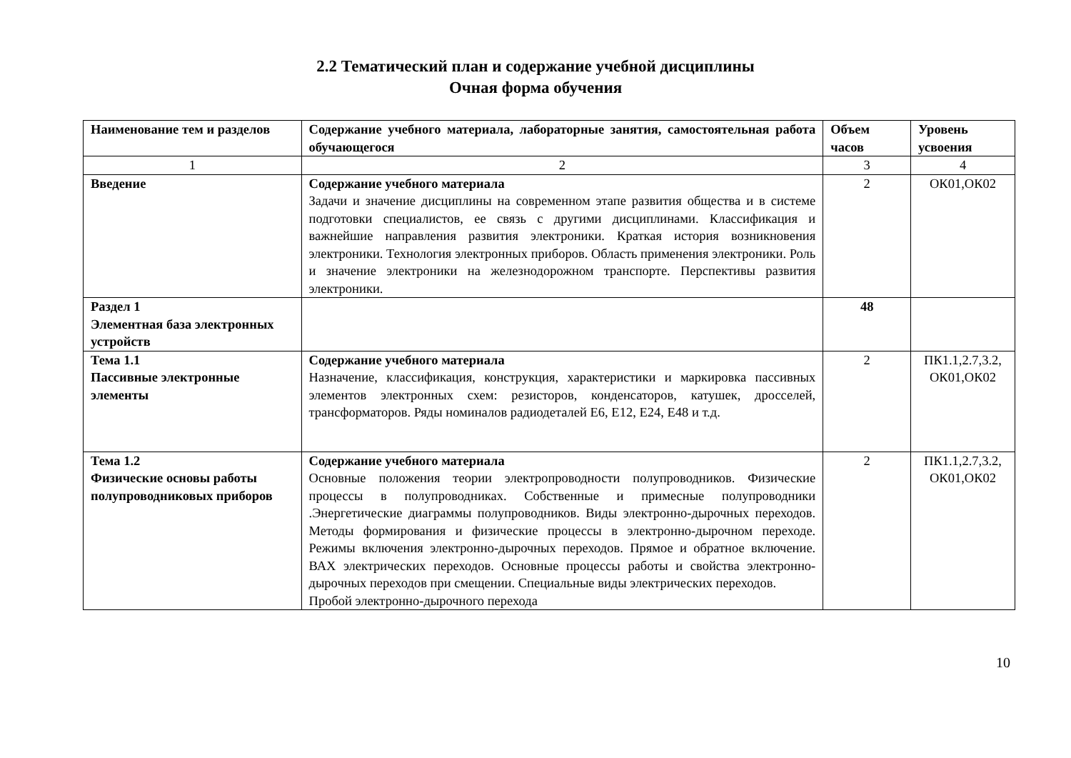2.2 Тематический план и содержание учебной дисциплины
Очная форма обучения
| Наименование тем и разделов | Содержание учебного материала, лабораторные занятия, самостоятельная работа обучающегося | Объем часов | Уровень усвоения |
| 1 | 2 | 3 | 4 |
| Введение | Содержание учебного материала Задачи и значение дисциплины на современном этапе развития общества и в системе подготовки специалистов, ее связь с другими дисциплинами. Классификация и важнейшие направления развития электроники. Краткая история возникновения электроники. Технология электронных приборов. Область применения электроники. Роль и значение электроники на железнодорожном транспорте. Перспективы развития электроники. | 2 | ОК01,ОК02 |
| Раздел 1 Элементная база электронных устройств | | 48 | |
| Тема 1.1 Пассивные электронные элементы | Содержание учебного материала Назначение, классификация, конструкция, характеристики и маркировка пассивных элементов электронных схем: резисторов, конденсаторов, катушек, дросселей, трансформаторов. Ряды номиналов радиодеталей Е6, Е12, Е24, Е48 и т.д. | 2 | ПК1.1,2.7,3.2, ОК01,ОК02 |
| Тема 1.2 Физические основы работы полупроводниковых приборов | Содержание учебного материала Основные положения теории электропроводности полупроводников. Физические процессы в полупроводниках. Собственные и примесные полупроводники .Энергетические диаграммы полупроводников. Виды электронно-дырочных переходов. Методы формирования и физические процессы в электронно-дырочном переходе. Режимы включения электронно-дырочных переходов. Прямое и обратное включение. ВАХ электрических переходов. Основные процессы работы и свойства электронно-дырочных переходов при смещении. Специальные виды электрических переходов. Пробой электронно-дырочного перехода | 2 | ПК1.1,2.7,3.2, ОК01,ОК02 |
10